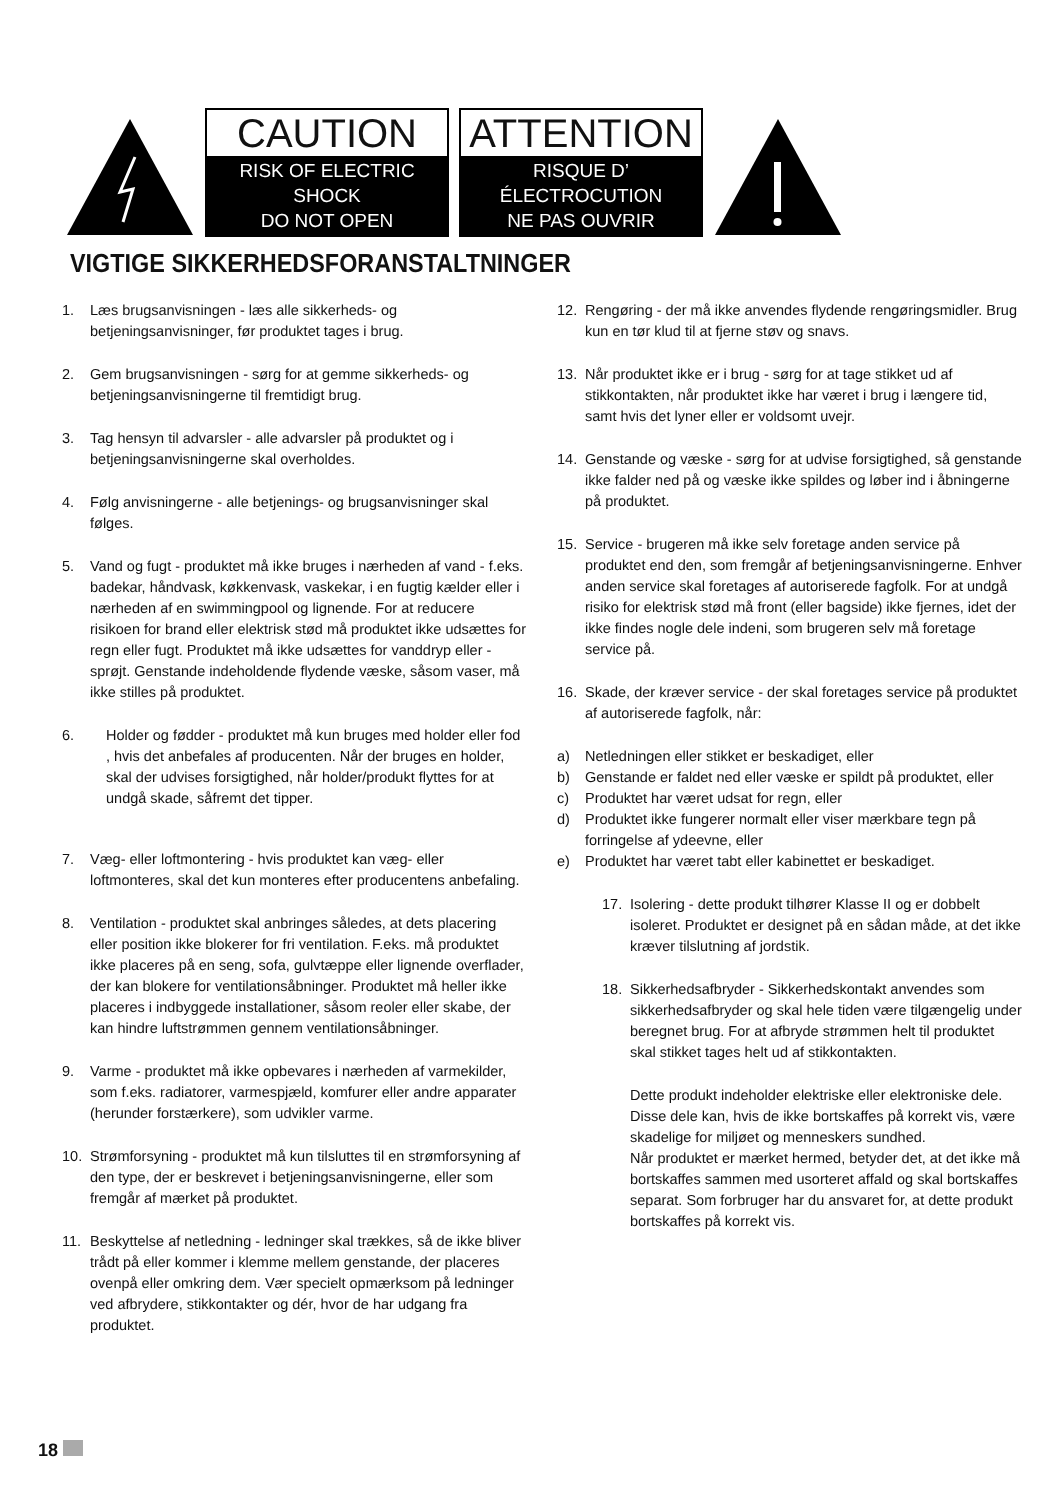CAUTION
RISK OF ELECTRIC SHOCK
DO NOT OPEN
ATTENTION
RISQUE D’ ÉLECTROCUTION
NE PAS OUVRIR
VIGTIGE SIKKERHEDSFORANSTALTNINGER
1. Læs brugsanvisningen - læs alle sikkerheds- og betjeningsanvisninger, før produktet tages i brug.
2. Gem brugsanvisningen - sørg for at gemme sikkerheds- og betjeningsanvisningerne til fremtidigt brug.
3. Tag hensyn til advarsler - alle advarsler på produktet og i betjeningsanvisningerne skal overholdes.
4. Følg anvisningerne - alle betjenings- og brugsanvisninger skal følges.
5. Vand og fugt - produktet må ikke bruges i nærheden af vand - f.eks. badekar, håndvask, køkkenvask, vaskekar, i en fugtig kælder eller i nærheden af en swimmingpool og lignende. For at reducere risikoen for brand eller elektrisk stød må produktet ikke udsættes for regn eller fugt. Produktet må ikke udsættes for vanddryp eller -sprøjt. Genstande indeholdende flydende væske, såsom vaser, må ikke stilles på produktet.
6. Holder og fødder - produktet må kun bruges med holder eller fod , hvis det anbefales af producenten. Når der bruges en holder, skal der udvises forsigtighed, når holder/produkt flyttes for at undgå skade, såfremt det tipper.
7. Væg- eller loftmontering - hvis produktet kan væg- eller loftmonteres, skal det kun monteres efter producentens anbefaling.
8. Ventilation - produktet skal anbringes således, at dets placering eller position ikke blokerer for fri ventilation. F.eks. må produktet ikke placeres på en seng, sofa, gulvtæppe eller lignende overflader, der kan blokere for ventilationsåbninger. Produktet må heller ikke placeres i indbyggede installationer, såsom reoler eller skabe, der kan hindre luftstrømmen gennem ventilationsåbninger.
9. Varme - produktet må ikke opbevares i nærheden af varmekilder, som f.eks. radiatorer, varmespjæld, komfurer eller andre apparater (herunder forstærkere), som udvikler varme.
10. Strømforsyning - produktet må kun tilsluttes til en strømforsyning af den type, der er beskrevet i betjeningsanvisningerne, eller som fremgår af mærket på produktet.
11. Beskyttelse af netledning - ledninger skal trækkes, så de ikke bliver trådt på eller kommer i klemme mellem genstande, der placeres ovenpå eller omkring dem. Vær specielt opmærksom på ledninger ved afbrydere, stikkontakter og dér, hvor de har udgang fra produktet.
12. Rengøring - der må ikke anvendes flydende rengøringsmidler. Brug kun en tør klud til at fjerne støv og snavs.
13. Når produktet ikke er i brug - sørg for at tage stikket ud af stikkontakten, når produktet ikke har været i brug i længere tid, samt hvis det lyner eller er voldsomt uvejr.
14. Genstande og væske - sørg for at udvise forsigtighed, så genstande ikke falder ned på og væske ikke spildes og løber ind i åbningerne på produktet.
15. Service - brugeren må ikke selv foretage anden service på produktet end den, som fremgår af betjeningsanvisningerne. Enhver anden service skal foretages af autoriserede fagfolk. For at undgå risiko for elektrisk stød må front (eller bagside) ikke fjernes, idet der ikke findes nogle dele indeni, som brugeren selv må foretage service på.
16. Skade, der kræver service - der skal foretages service på produktet af autoriserede fagfolk, når:
a) Netledningen eller stikket er beskadiget, eller
b) Genstande er faldet ned eller væske er spildt på produktet, eller
c) Produktet har været udsat for regn, eller
d) Produktet ikke fungerer normalt eller viser mærkbare tegn på forringelse af ydeevne, eller
e) Produktet har været tabt eller kabinettet er beskadiget.
17. Isolering - dette produkt tilhører Klasse II og er dobbelt isoleret. Produktet er designet på en sådan måde, at det ikke kræver tilslutning af jordstik.
18. Sikkerhedsafbryder - Sikkerhedskontakt anvendes som sikkerhedsafbryder og skal hele tiden være tilgængelig under beregnet brug. For at afbryde strømmen helt til produktet skal stikket tages helt ud af stikkontakten.
Dette produkt indeholder elektriske eller elektroniske dele. Disse dele kan, hvis de ikke bortskaffes på korrekt vis, være skadelige for miljøet og menneskers sundhed.
Når produktet er mærket hermed, betyder det, at det ikke må bortskaffes sammen med usorteret affald og skal bortskaffes separat. Som forbruger har du ansvaret for, at dette produkt bortskaffes på korrekt vis.
18